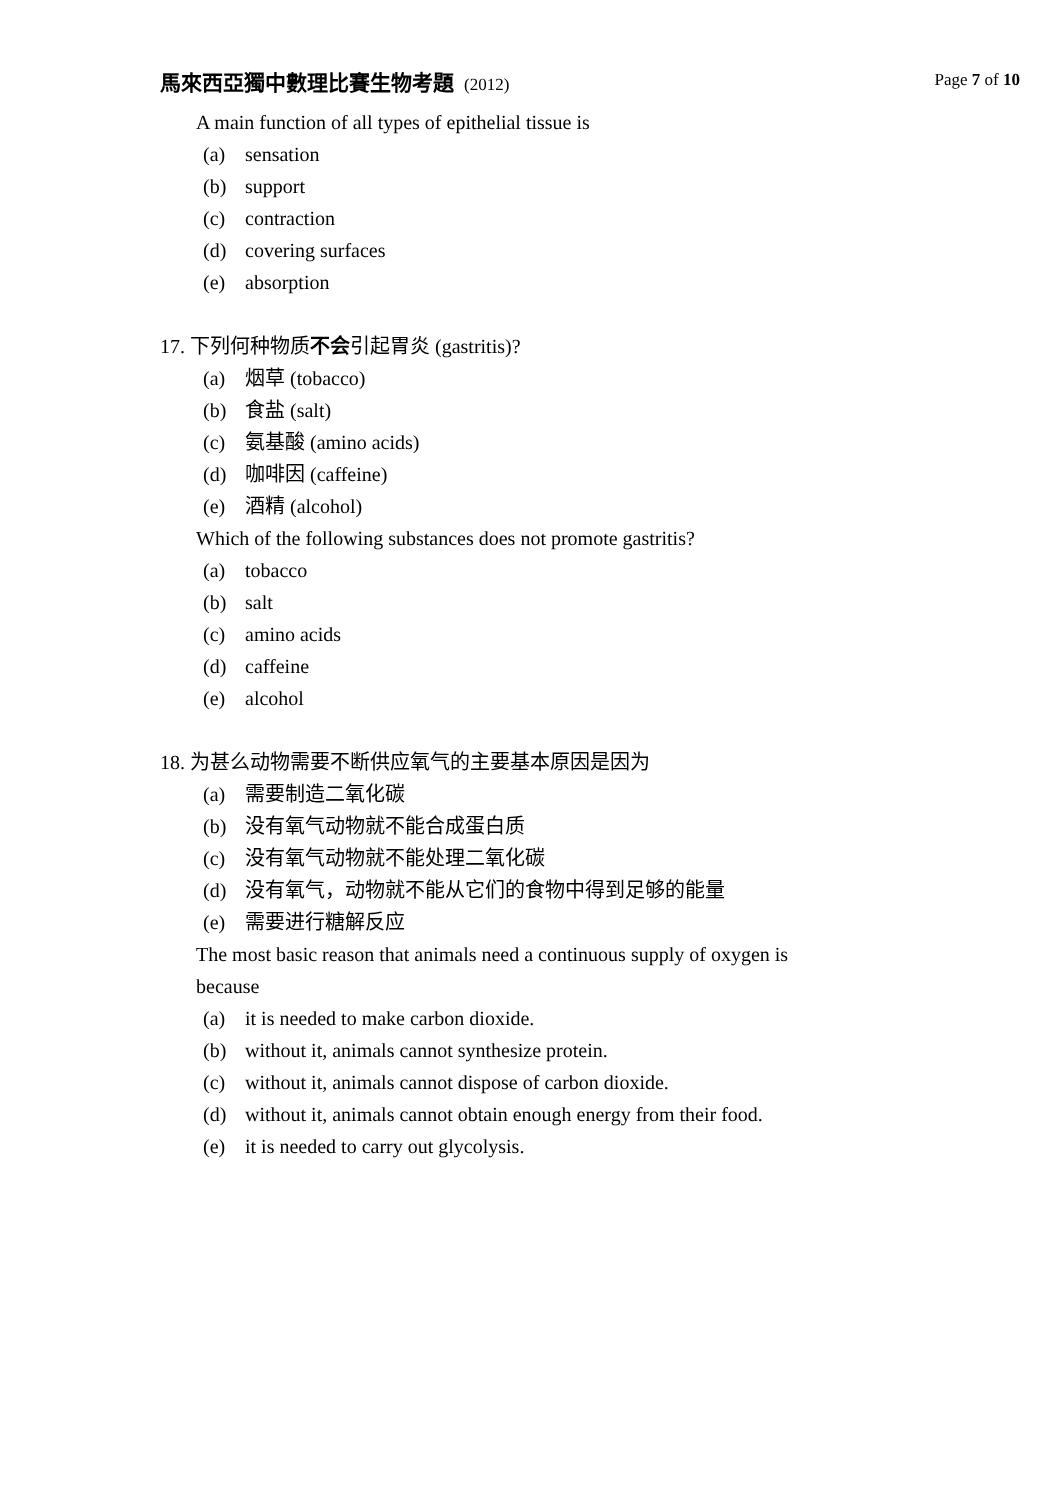馬來西亞獨中數理比賽生物考題 (2012) Page 7 of 10
A main function of all types of epithelial tissue is
(a) sensation
(b) support
(c) contraction
(d) covering surfaces
(e) absorption
17. 下列何种物质不会引起胃炎 (gastritis)?
(a) 烟草 (tobacco)
(b) 食盐 (salt)
(c) 氨基酸 (amino acids)
(d) 咖啡因 (caffeine)
(e) 酒精 (alcohol)
Which of the following substances does not promote gastritis?
(a) tobacco
(b) salt
(c) amino acids
(d) caffeine
(e) alcohol
18. 为甚么动物需要不断供应氧气的主要基本原因是因为
(a) 需要制造二氧化碳
(b) 没有氧气动物就不能合成蛋白质
(c) 没有氧气动物就不能处理二氧化碳
(d) 没有氧气，动物就不能从它们的食物中得到足够的能量
(e) 需要进行糖解反应
The most basic reason that animals need a continuous supply of oxygen is because
(a) it is needed to make carbon dioxide.
(b) without it, animals cannot synthesize protein.
(c) without it, animals cannot dispose of carbon dioxide.
(d) without it, animals cannot obtain enough energy from their food.
(e) it is needed to carry out glycolysis.